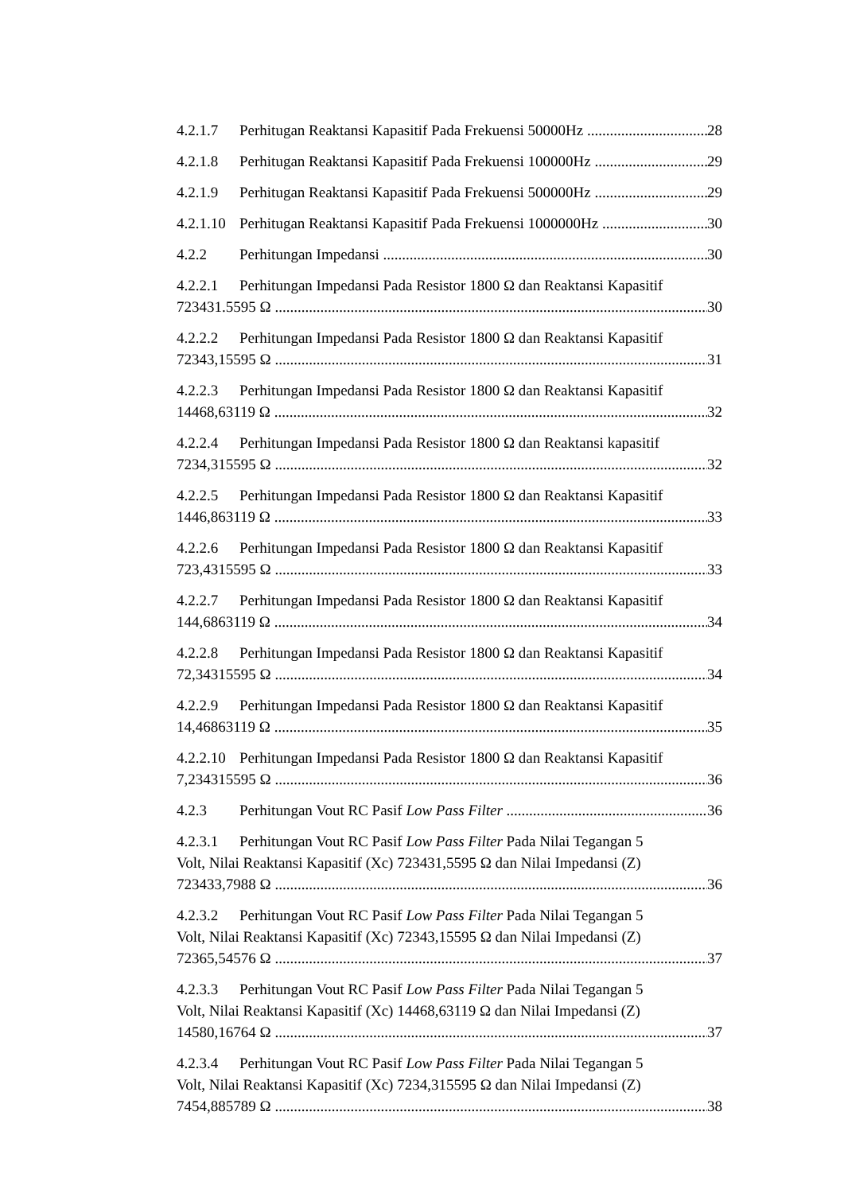4.2.1.7 Perhitugan Reaktansi Kapasitif Pada Frekuensi 50000Hz 28
4.2.1.8 Perhitugan Reaktansi Kapasitif Pada Frekuensi 100000Hz 29
4.2.1.9 Perhitugan Reaktansi Kapasitif Pada Frekuensi 500000Hz 29
4.2.1.10 Perhitugan Reaktansi Kapasitif Pada Frekuensi 1000000Hz 30
4.2.2 Perhitungan Impedansi 30
4.2.2.1 Perhitungan Impedansi Pada Resistor 1800 Ω dan Reaktansi Kapasitif
723431.5595 Ω 30
4.2.2.2 Perhitungan Impedansi Pada Resistor 1800 Ω dan Reaktansi Kapasitif
72343,15595 Ω 31
4.2.2.3 Perhitungan Impedansi Pada Resistor 1800 Ω dan Reaktansi Kapasitif
14468,63119 Ω 32
4.2.2.4 Perhitungan Impedansi Pada Resistor 1800 Ω dan Reaktansi kapasitif
7234,315595 Ω 32
4.2.2.5 Perhitungan Impedansi Pada Resistor 1800 Ω dan Reaktansi Kapasitif
1446,863119 Ω 33
4.2.2.6 Perhitungan Impedansi Pada Resistor 1800 Ω dan Reaktansi Kapasitif
723,4315595 Ω 33
4.2.2.7 Perhitungan Impedansi Pada Resistor 1800 Ω dan Reaktansi Kapasitif
144,6863119 Ω 34
4.2.2.8 Perhitungan Impedansi Pada Resistor 1800 Ω dan Reaktansi Kapasitif
72,34315595 Ω 34
4.2.2.9 Perhitungan Impedansi Pada Resistor 1800 Ω dan Reaktansi Kapasitif
14,46863119 Ω 35
4.2.2.10 Perhitungan Impedansi Pada Resistor 1800 Ω dan Reaktansi Kapasitif
7,234315595 Ω 36
4.2.3 Perhitungan Vout RC Pasif Low Pass Filter 36
4.2.3.1 Perhitungan Vout RC Pasif Low Pass Filter Pada Nilai Tegangan 5
Volt, Nilai Reaktansi Kapasitif (Xc) 723431,5595 Ω dan Nilai Impedansi (Z)
723433,7988 Ω 36
4.2.3.2 Perhitungan Vout RC Pasif Low Pass Filter Pada Nilai Tegangan 5
Volt, Nilai Reaktansi Kapasitif (Xc) 72343,15595 Ω dan Nilai Impedansi (Z)
72365,54576 Ω 37
4.2.3.3 Perhitungan Vout RC Pasif Low Pass Filter Pada Nilai Tegangan 5
Volt, Nilai Reaktansi Kapasitif (Xc) 14468,63119 Ω dan Nilai Impedansi (Z)
14580,16764 Ω 37
4.2.3.4 Perhitungan Vout RC Pasif Low Pass Filter Pada Nilai Tegangan 5
Volt, Nilai Reaktansi Kapasitif (Xc) 7234,315595 Ω dan Nilai Impedansi (Z)
7454,885789 Ω 38